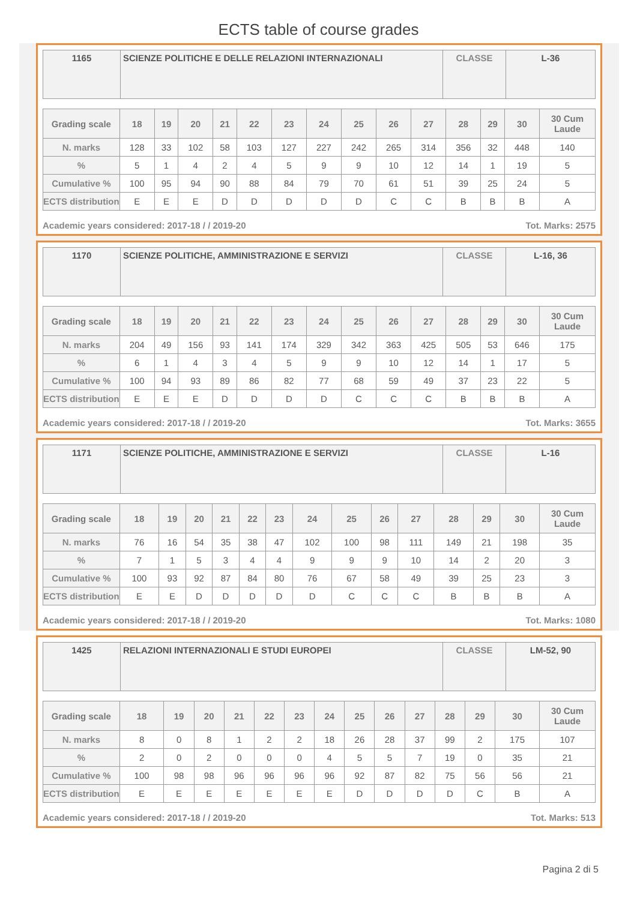ECTS table of course grades
| 1165 | SCIENZE POLITICHE E DELLE RELAZIONI INTERNAZIONALI | CLASSE | L-36 |
| Grading scale | 18 | 19 | 20 | 21 | 22 | 23 | 24 | 25 | 26 | 27 | 28 | 29 | 30 | 30 Cum Laude |
| --- | --- | --- | --- | --- | --- | --- | --- | --- | --- | --- | --- | --- | --- | --- |
| N. marks | 128 | 33 | 102 | 58 | 103 | 127 | 227 | 242 | 265 | 314 | 356 | 32 | 448 | 140 |
| % | 5 | 1 | 4 | 2 | 4 | 5 | 9 | 9 | 10 | 12 | 14 | 1 | 19 | 5 |
| Cumulative % | 100 | 95 | 94 | 90 | 88 | 84 | 79 | 70 | 61 | 51 | 39 | 25 | 24 | 5 |
| ECTS distribution | E | E | E | D | D | D | D | D | C | C | B | B | B | A |
Academic years considered: 2017-18 / / 2019-20 Tot. Marks: 2575
| 1170 | SCIENZE POLITICHE, AMMINISTRAZIONE E SERVIZI | CLASSE | L-16, 36 |
| Grading scale | 18 | 19 | 20 | 21 | 22 | 23 | 24 | 25 | 26 | 27 | 28 | 29 | 30 | 30 Cum Laude |
| --- | --- | --- | --- | --- | --- | --- | --- | --- | --- | --- | --- | --- | --- | --- |
| N. marks | 204 | 49 | 156 | 93 | 141 | 174 | 329 | 342 | 363 | 425 | 505 | 53 | 646 | 175 |
| % | 6 | 1 | 4 | 3 | 4 | 5 | 9 | 9 | 10 | 12 | 14 | 1 | 17 | 5 |
| Cumulative % | 100 | 94 | 93 | 89 | 86 | 82 | 77 | 68 | 59 | 49 | 37 | 23 | 22 | 5 |
| ECTS distribution | E | E | E | D | D | D | D | C | C | C | B | B | B | A |
Academic years considered: 2017-18 / / 2019-20 Tot. Marks: 3655
| 1171 | SCIENZE POLITICHE, AMMINISTRAZIONE E SERVIZI | CLASSE | L-16 |
| Grading scale | 18 | 19 | 20 | 21 | 22 | 23 | 24 | 25 | 26 | 27 | 28 | 29 | 30 | 30 Cum Laude |
| --- | --- | --- | --- | --- | --- | --- | --- | --- | --- | --- | --- | --- | --- | --- |
| N. marks | 76 | 16 | 54 | 35 | 38 | 47 | 102 | 100 | 98 | 111 | 149 | 21 | 198 | 35 |
| % | 7 | 1 | 5 | 3 | 4 | 4 | 9 | 9 | 9 | 10 | 14 | 2 | 20 | 3 |
| Cumulative % | 100 | 93 | 92 | 87 | 84 | 80 | 76 | 67 | 58 | 49 | 39 | 25 | 23 | 3 |
| ECTS distribution | E | E | D | D | D | D | D | C | C | C | B | B | B | A |
Academic years considered: 2017-18 / / 2019-20 Tot. Marks: 1080
| 1425 | RELAZIONI INTERNAZIONALI E STUDI EUROPEI | CLASSE | LM-52, 90 |
| Grading scale | 18 | 19 | 20 | 21 | 22 | 23 | 24 | 25 | 26 | 27 | 28 | 29 | 30 | 30 Cum Laude |
| --- | --- | --- | --- | --- | --- | --- | --- | --- | --- | --- | --- | --- | --- | --- |
| N. marks | 8 | 0 | 8 | 1 | 2 | 2 | 18 | 26 | 28 | 37 | 99 | 2 | 175 | 107 |
| % | 2 | 0 | 2 | 0 | 0 | 0 | 4 | 5 | 5 | 7 | 19 | 0 | 35 | 21 |
| Cumulative % | 100 | 98 | 98 | 96 | 96 | 96 | 96 | 92 | 87 | 82 | 75 | 56 | 56 | 21 |
| ECTS distribution | E | E | E | E | E | E | E | D | D | D | D | C | B | A |
Academic years considered: 2017-18 / / 2019-20 Tot. Marks: 513
Pagina 2 di 5